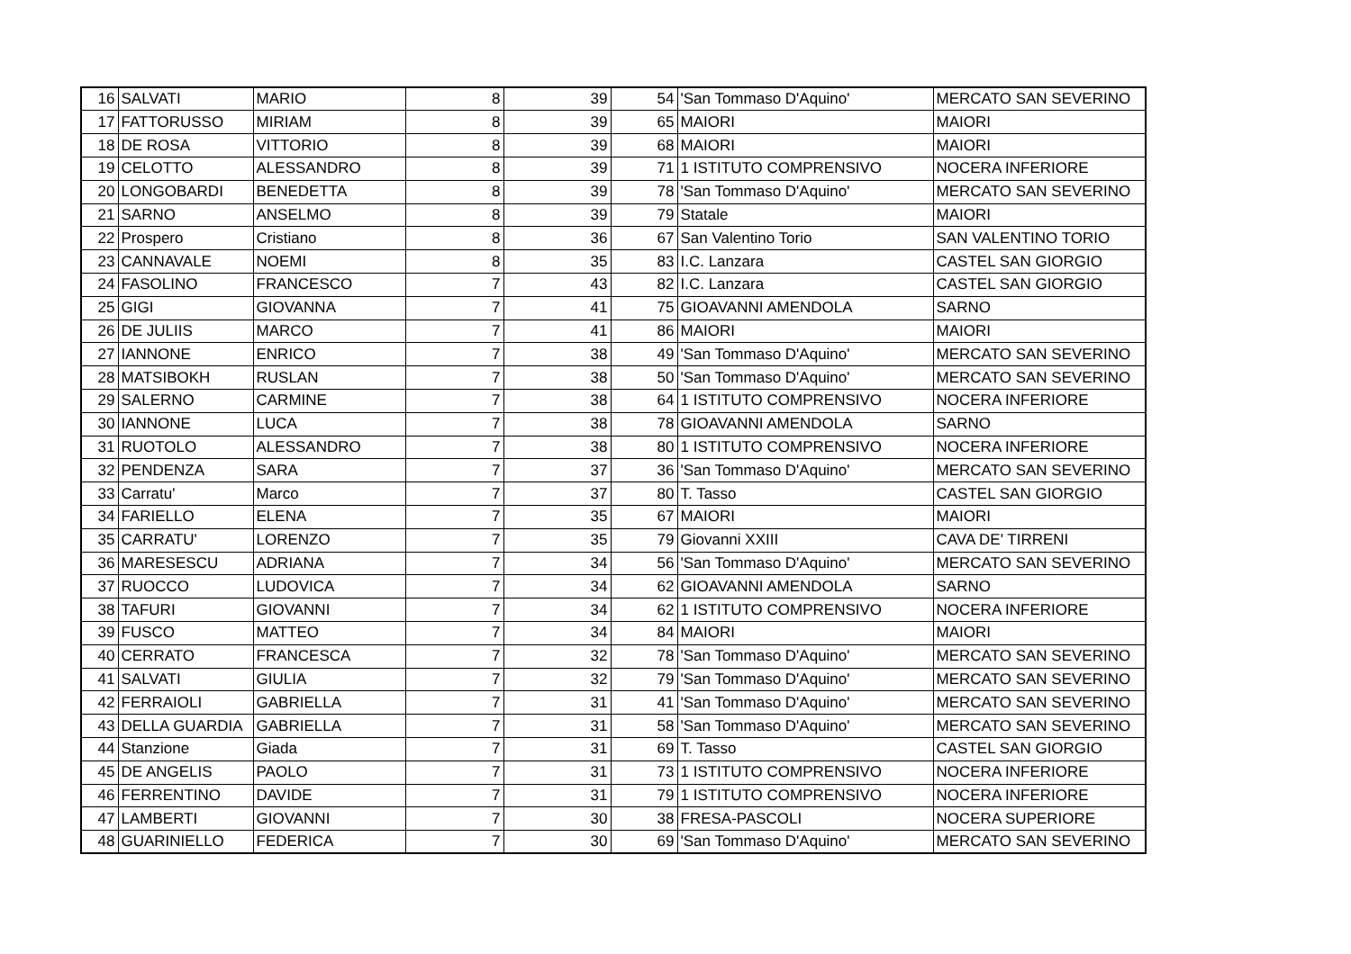| 16 | SALVATI | MARIO | 8 | 39 | 54 | 'San Tommaso D'Aquino' | MERCATO SAN SEVERINO |
| 17 | FATTORUSSO | MIRIAM | 8 | 39 | 65 | MAIORI | MAIORI |
| 18 | DE ROSA | VITTORIO | 8 | 39 | 68 | MAIORI | MAIORI |
| 19 | CELOTTO | ALESSANDRO | 8 | 39 | 71 | 1 ISTITUTO COMPRENSIVO | NOCERA INFERIORE |
| 20 | LONGOBARDI | BENEDETTA | 8 | 39 | 78 | 'San Tommaso D'Aquino' | MERCATO SAN SEVERINO |
| 21 | SARNO | ANSELMO | 8 | 39 | 79 | Statale | MAIORI |
| 22 | Prospero | Cristiano | 8 | 36 | 67 | San Valentino Torio | SAN VALENTINO TORIO |
| 23 | CANNAVALE | NOEMI | 8 | 35 | 83 | I.C. Lanzara | CASTEL SAN GIORGIO |
| 24 | FASOLINO | FRANCESCO | 7 | 43 | 82 | I.C. Lanzara | CASTEL SAN GIORGIO |
| 25 | GIGI | GIOVANNA | 7 | 41 | 75 | GIOAVANNI AMENDOLA | SARNO |
| 26 | DE JULIIS | MARCO | 7 | 41 | 86 | MAIORI | MAIORI |
| 27 | IANNONE | ENRICO | 7 | 38 | 49 | 'San Tommaso D'Aquino' | MERCATO SAN SEVERINO |
| 28 | MATSIBOKH | RUSLAN | 7 | 38 | 50 | 'San Tommaso D'Aquino' | MERCATO SAN SEVERINO |
| 29 | SALERNO | CARMINE | 7 | 38 | 64 | 1 ISTITUTO COMPRENSIVO | NOCERA INFERIORE |
| 30 | IANNONE | LUCA | 7 | 38 | 78 | GIOAVANNI AMENDOLA | SARNO |
| 31 | RUOTOLO | ALESSANDRO | 7 | 38 | 80 | 1 ISTITUTO COMPRENSIVO | NOCERA INFERIORE |
| 32 | PENDENZA | SARA | 7 | 37 | 36 | 'San Tommaso D'Aquino' | MERCATO SAN SEVERINO |
| 33 | Carratu' | Marco | 7 | 37 | 80 | T. Tasso | CASTEL SAN GIORGIO |
| 34 | FARIELLO | ELENA | 7 | 35 | 67 | MAIORI | MAIORI |
| 35 | CARRATU' | LORENZO | 7 | 35 | 79 | Giovanni XXIII | CAVA DE' TIRRENI |
| 36 | MARESESCU | ADRIANA | 7 | 34 | 56 | 'San Tommaso D'Aquino' | MERCATO SAN SEVERINO |
| 37 | RUOCCO | LUDOVICA | 7 | 34 | 62 | GIOAVANNI AMENDOLA | SARNO |
| 38 | TAFURI | GIOVANNI | 7 | 34 | 62 | 1 ISTITUTO COMPRENSIVO | NOCERA INFERIORE |
| 39 | FUSCO | MATTEO | 7 | 34 | 84 | MAIORI | MAIORI |
| 40 | CERRATO | FRANCESCA | 7 | 32 | 78 | 'San Tommaso D'Aquino' | MERCATO SAN SEVERINO |
| 41 | SALVATI | GIULIA | 7 | 32 | 79 | 'San Tommaso D'Aquino' | MERCATO SAN SEVERINO |
| 42 | FERRAIOLI | GABRIELLA | 7 | 31 | 41 | 'San Tommaso D'Aquino' | MERCATO SAN SEVERINO |
| 43 | DELLA GUARDIA | GABRIELLA | 7 | 31 | 58 | 'San Tommaso D'Aquino' | MERCATO SAN SEVERINO |
| 44 | Stanzione | Giada | 7 | 31 | 69 | T. Tasso | CASTEL SAN GIORGIO |
| 45 | DE ANGELIS | PAOLO | 7 | 31 | 73 | 1 ISTITUTO COMPRENSIVO | NOCERA INFERIORE |
| 46 | FERRENTINO | DAVIDE | 7 | 31 | 79 | 1 ISTITUTO COMPRENSIVO | NOCERA INFERIORE |
| 47 | LAMBERTI | GIOVANNI | 7 | 30 | 38 | FRESA-PASCOLI | NOCERA SUPERIORE |
| 48 | GUARINIELLO | FEDERICA | 7 | 30 | 69 | 'San Tommaso D'Aquino' | MERCATO SAN SEVERINO |